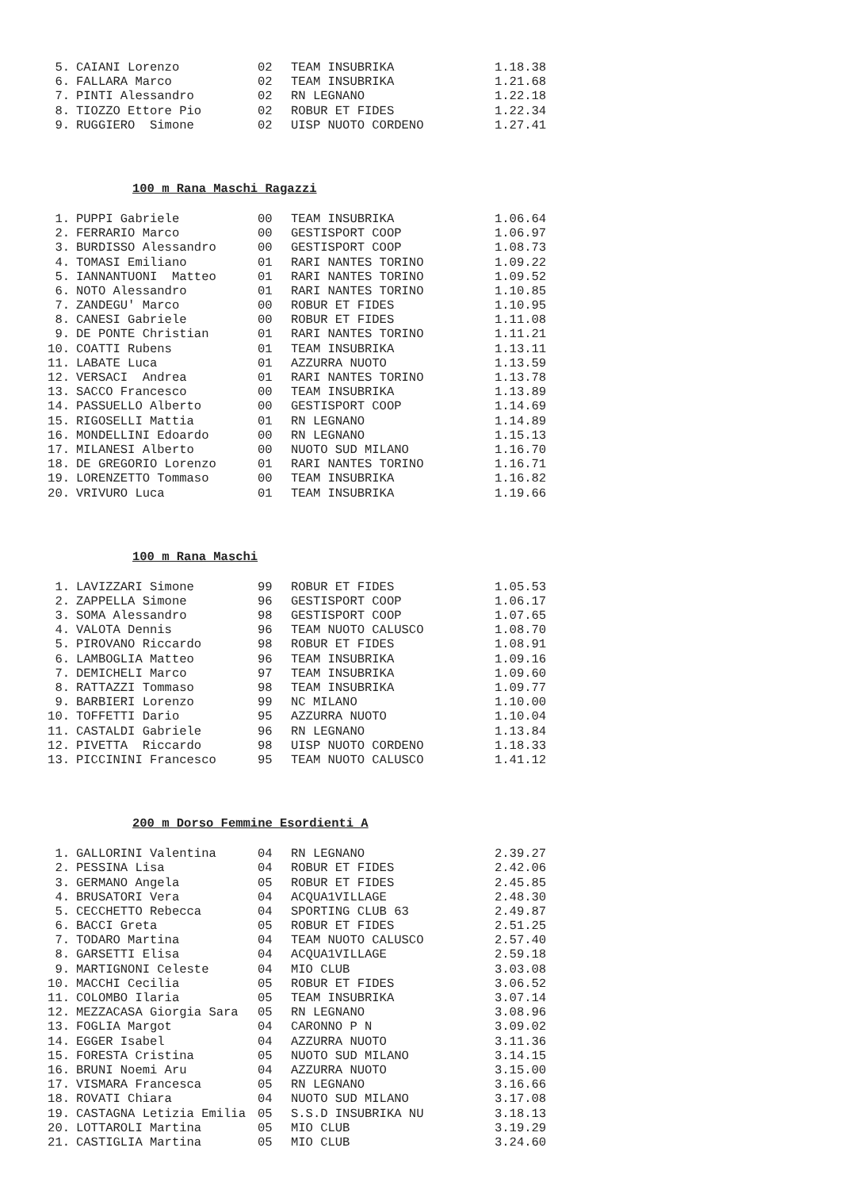| 5. | CAIANI Lorenzo | 02 | TEAM INSUBRIKA | 1.18.38 |
| 6. | FALLARA Marco | 02 | TEAM INSUBRIKA | 1.21.68 |
| 7. | PINTI Alessandro | 02 | RN LEGNANO | 1.22.18 |
| 8. | TIOZZO Ettore Pio | 02 | ROBUR ET FIDES | 1.22.34 |
| 9. | RUGGIERO Simone | 02 | UISP NUOTO CORDENO | 1.27.41 |
100 m Rana Maschi Ragazzi
| 1. | PUPPI Gabriele | 00 | TEAM INSUBRIKA | 1.06.64 |
| 2. | FERRARIO Marco | 00 | GESTISPORT COOP | 1.06.97 |
| 3. | BURDISSO Alessandro | 00 | GESTISPORT COOP | 1.08.73 |
| 4. | TOMASI Emiliano | 01 | RARI NANTES TORINO | 1.09.22 |
| 5. | IANNANTUONI Matteo | 01 | RARI NANTES TORINO | 1.09.52 |
| 6. | NOTO Alessandro | 01 | RARI NANTES TORINO | 1.10.85 |
| 7. | ZANDEGU' Marco | 00 | ROBUR ET FIDES | 1.10.95 |
| 8. | CANESI Gabriele | 00 | ROBUR ET FIDES | 1.11.08 |
| 9. | DE PONTE Christian | 01 | RARI NANTES TORINO | 1.11.21 |
| 10. | COATTI Rubens | 01 | TEAM INSUBRIKA | 1.13.11 |
| 11. | LABATE Luca | 01 | AZZURRA NUOTO | 1.13.59 |
| 12. | VERSACI Andrea | 01 | RARI NANTES TORINO | 1.13.78 |
| 13. | SACCO Francesco | 00 | TEAM INSUBRIKA | 1.13.89 |
| 14. | PASSUELLO Alberto | 00 | GESTISPORT COOP | 1.14.69 |
| 15. | RIGOSELLI Mattia | 01 | RN LEGNANO | 1.14.89 |
| 16. | MONDELLINI Edoardo | 00 | RN LEGNANO | 1.15.13 |
| 17. | MILANESI Alberto | 00 | NUOTO SUD MILANO | 1.16.70 |
| 18. | DE GREGORIO Lorenzo | 01 | RARI NANTES TORINO | 1.16.71 |
| 19. | LORENZETTO Tommaso | 00 | TEAM INSUBRIKA | 1.16.82 |
| 20. | VRIVURO Luca | 01 | TEAM INSUBRIKA | 1.19.66 |
100 m Rana Maschi
| 1. | LAVIZZARI Simone | 99 | ROBUR ET FIDES | 1.05.53 |
| 2. | ZAPPELLA Simone | 96 | GESTISPORT COOP | 1.06.17 |
| 3. | SOMA Alessandro | 98 | GESTISPORT COOP | 1.07.65 |
| 4. | VALOTA Dennis | 96 | TEAM NUOTO CALUSCO | 1.08.70 |
| 5. | PIROVANO Riccardo | 98 | ROBUR ET FIDES | 1.08.91 |
| 6. | LAMBOGLIA Matteo | 96 | TEAM INSUBRIKA | 1.09.16 |
| 7. | DEMICHELI Marco | 97 | TEAM INSUBRIKA | 1.09.60 |
| 8. | RATTAZZI Tommaso | 98 | TEAM INSUBRIKA | 1.09.77 |
| 9. | BARBIERI Lorenzo | 99 | NC MILANO | 1.10.00 |
| 10. | TOFFETTI Dario | 95 | AZZURRA NUOTO | 1.10.04 |
| 11. | CASTALDI Gabriele | 96 | RN LEGNANO | 1.13.84 |
| 12. | PIVETTA Riccardo | 98 | UISP NUOTO CORDENO | 1.18.33 |
| 13. | PICCININI Francesco | 95 | TEAM NUOTO CALUSCO | 1.41.12 |
200 m Dorso Femmine Esordienti A
| 1. | GALLORINI Valentina | 04 | RN LEGNANO | 2.39.27 |
| 2. | PESSINA Lisa | 04 | ROBUR ET FIDES | 2.42.06 |
| 3. | GERMANO Angela | 05 | ROBUR ET FIDES | 2.45.85 |
| 4. | BRUSATORI Vera | 04 | ACQUA1VILLAGE | 2.48.30 |
| 5. | CECCHETTO Rebecca | 04 | SPORTING CLUB 63 | 2.49.87 |
| 6. | BACCI Greta | 05 | ROBUR ET FIDES | 2.51.25 |
| 7. | TODARO Martina | 04 | TEAM NUOTO CALUSCO | 2.57.40 |
| 8. | GARSETTI Elisa | 04 | ACQUA1VILLAGE | 2.59.18 |
| 9. | MARTIGNONI Celeste | 04 | MIO CLUB | 3.03.08 |
| 10. | MACCHI Cecilia | 05 | ROBUR ET FIDES | 3.06.52 |
| 11. | COLOMBO Ilaria | 05 | TEAM INSUBRIKA | 3.07.14 |
| 12. | MEZZACASA Giorgia Sara | 05 | RN LEGNANO | 3.08.96 |
| 13. | FOGLIA Margot | 04 | CARONNO P N | 3.09.02 |
| 14. | EGGER Isabel | 04 | AZZURRA NUOTO | 3.11.36 |
| 15. | FORESTA Cristina | 05 | NUOTO SUD MILANO | 3.14.15 |
| 16. | BRUNI Noemi Aru | 04 | AZZURRA NUOTO | 3.15.00 |
| 17. | VISMARA Francesca | 05 | RN LEGNANO | 3.16.66 |
| 18. | ROVATI Chiara | 04 | NUOTO SUD MILANO | 3.17.08 |
| 19. | CASTAGNA Letizia Emilia | 05 | S.S.D INSUBRIKA NU | 3.18.13 |
| 20. | LOTTAROLI Martina | 05 | MIO CLUB | 3.19.29 |
| 21. | CASTIGLIA Martina | 05 | MIO CLUB | 3.24.60 |